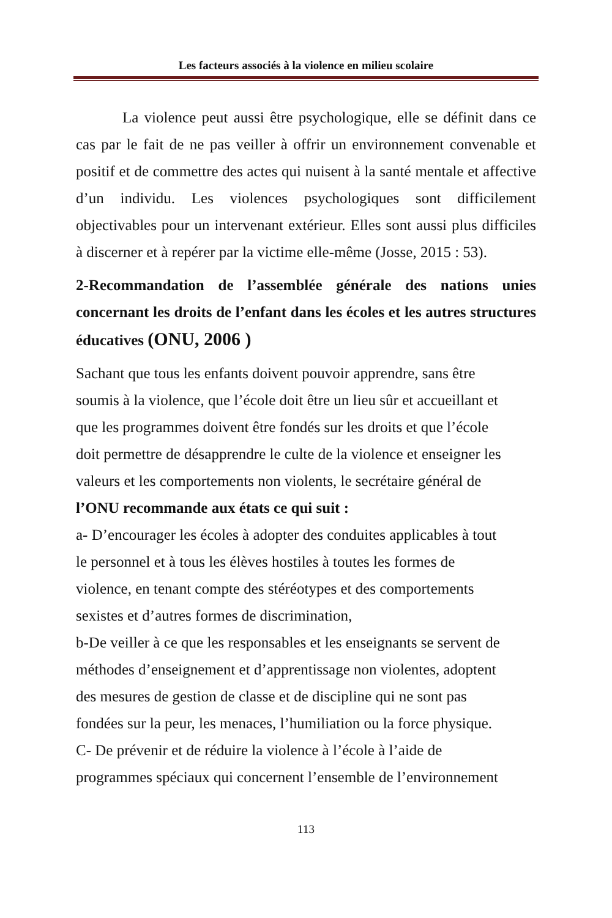Les facteurs associés à la violence en milieu scolaire
La violence peut aussi être psychologique, elle se définit dans ce cas par le fait de ne pas veiller à offrir un environnement convenable et positif et de commettre des actes qui nuisent à la santé mentale et affective d’un individu. Les violences psychologiques sont difficilement objectivables pour un intervenant extérieur. Elles sont aussi plus difficiles à discerner et à repérer par la victime elle-même (Josse, 2015 : 53).
2-Recommandation de l’assemblée générale des nations unies concernant les droits de l’enfant dans les écoles et les autres structures éducatives (ONU, 2006 )
Sachant que tous les enfants doivent pouvoir apprendre, sans être
soumis à la violence, que l’école doit être un lieu sûr et accueillant et
que les programmes doivent être fondés sur les droits et que l’école
doit permettre de désapprendre le culte de la violence et enseigner les
valeurs et les comportements non violents, le secrétaire général de
l’ONU recommande aux états ce qui suit :
a- D’encourager les écoles à adopter des conduites applicables à tout
le personnel et à tous les élèves hostiles à toutes les formes de
violence, en tenant compte des stéréotypes et des comportements
sexistes et d’autres formes de discrimination,
b-De veiller à ce que les responsables et les enseignants se servent de
méthodes d’enseignement et d’apprentissage non violentes, adoptent
des mesures de gestion de classe et de discipline qui ne sont pas
fondées sur la peur, les menaces, l’humiliation ou la force physique.
C- De prévenir et de réduire la violence à l’école à l’aide de
programmes spéciaux qui concernent l’ensemble de l’environnement
113